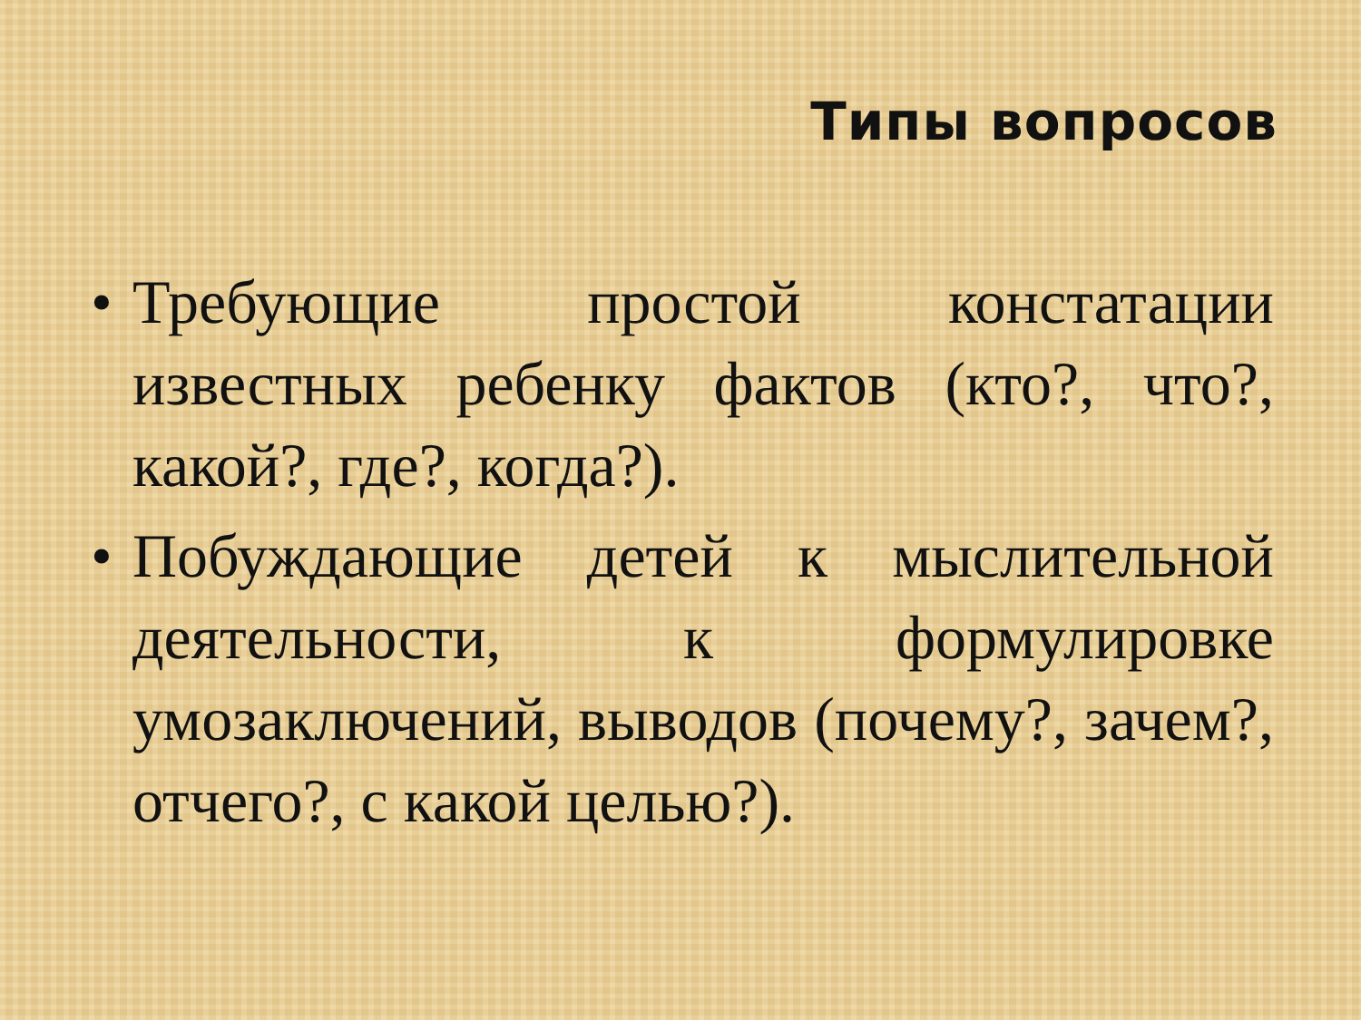Типы вопросов
• Требующие простой констатации известных ребенку фактов (кто?, что?, какой?, где?, когда?).
• Побуждающие детей к мыслительной деятельности, к формулировке умозаключений, выводов (почему?, зачем?, отчего?, с какой целью?).